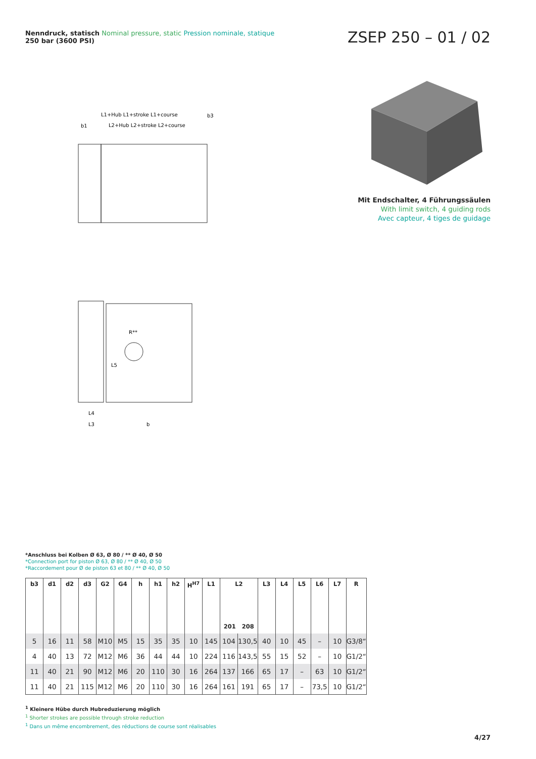Nenndruck, statisch Nominal pressure, static Pression nominale, statique
250 bar (3600 PSI)
ZSEP 250 – 01 / 02
L1+Hub L1+stroke L1+course
L2+Hub L2+stroke L2+course
b1
b3
R**
L5
L4
L3
b
Mit Endschalter, 4 Führungssäulen
With limit switch, 4 guiding rods
Avec capteur, 4 tiges de guidage
*Anschluss bei Kolben Ø 63, Ø 80 / ** Ø 40, Ø 50
*Connection port for piston Ø 63, Ø 80 / ** Ø 40, Ø 50
*Raccordement pour Ø de piston 63 et 80 / ** Ø 40, Ø 50
| b3 | d1 | d2 | d3 | G2 | G4 | h | h1 | h2 | H<sup>H7</sup> | L1 | L2 201 208 | | L3 | L4 | L5 | L6 | L7 | R |
| --- | --- | --- | --- | --- | --- | --- | --- | --- | --- | --- | --- | --- | --- | --- | --- | --- | --- | --- |
| 5 | 16 | 11 | 58 | M10 | M5 | 15 | 35 | 35 | 10 | 145 | 104 | 130,5 | 40 | 10 | 45 | – | 10 | G3/8“ |
| 4 | 40 | 13 | 72 | M12 | M6 | 36 | 44 | 44 | 10 | 224 | 116 | 143,5 | 55 | 15 | 52 | – | 10 | G1/2“ |
| 11 | 40 | 21 | 90 | M12 | M6 | 20 | 110 | 30 | 16 | 264 | 137 | 166 | 65 | 17 | – | 63 | 10 | G1/2“ |
| 11 | 40 | 21 | 115 | M12 | M6 | 20 | 110 | 30 | 16 | 264 | 161 | 191 | 65 | 17 | – | 73,5 | 10 | G1/2“ |
<sup>1</sup> Kleinere Hübe durch Hubreduzierung möglich
<sup>1</sup> Shorter strokes are possible through stroke reduction
<sup>1</sup> Dans un même encombrement, des réductions de course sont réalisables
4/27